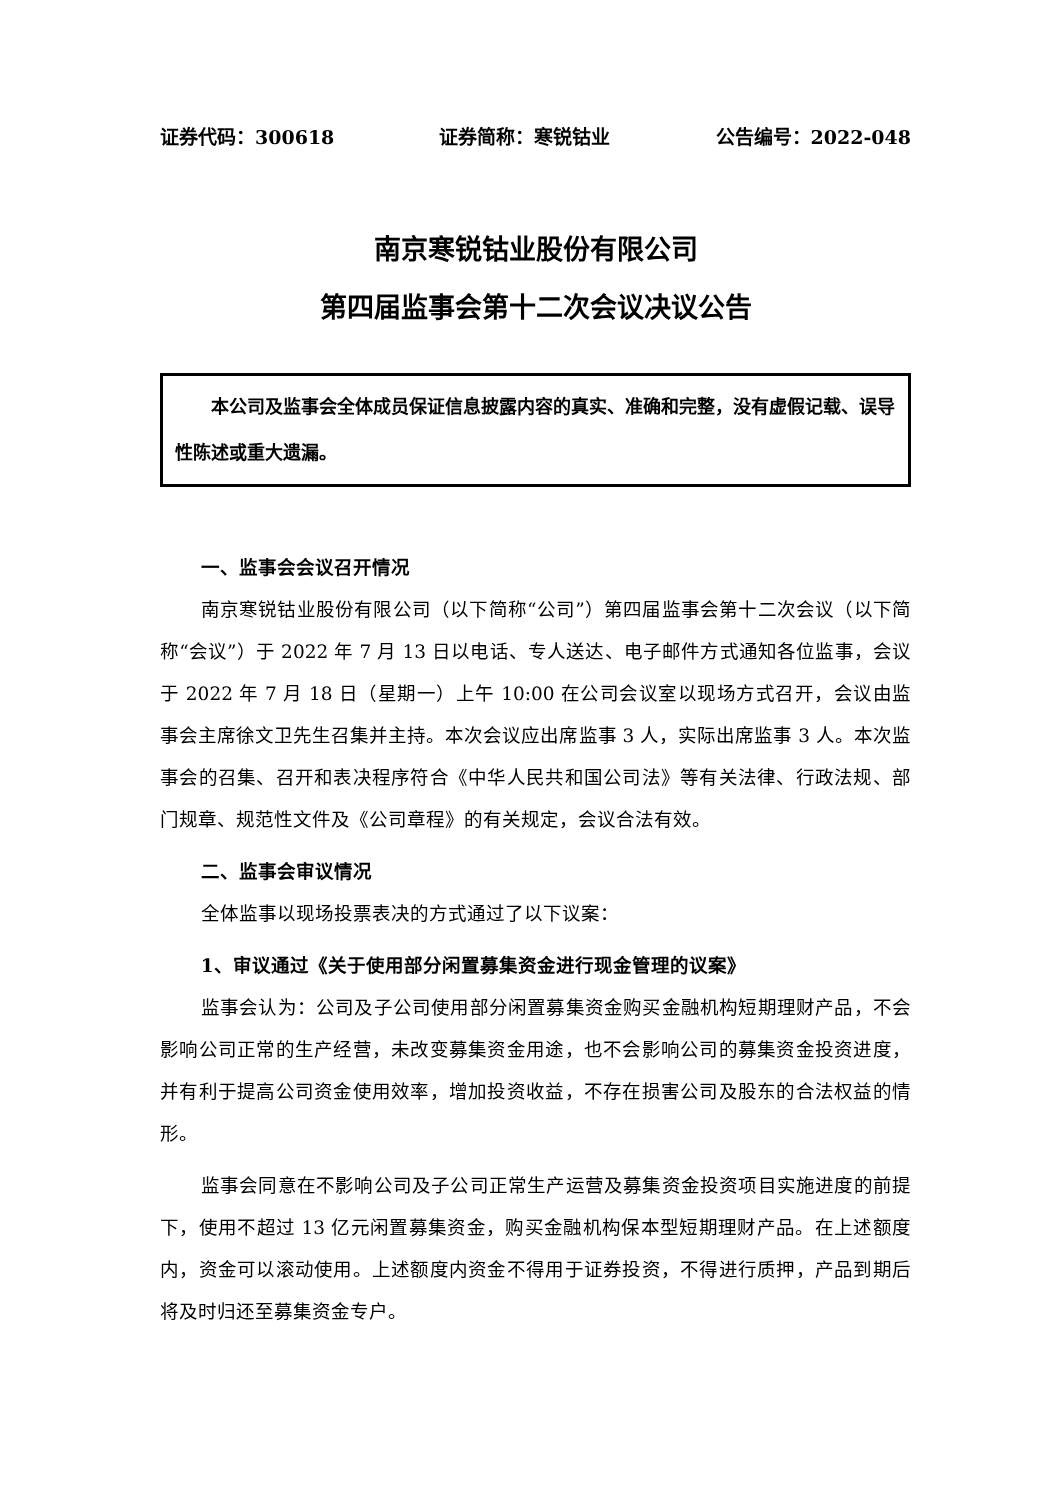证券代码：300618 证券简称：寒锐钴业 公告编号：2022-048
南京寒锐钴业股份有限公司
第四届监事会第十二次会议决议公告
本公司及监事会全体成员保证信息披露内容的真实、准确和完整，没有虚假记载、误导性陈述或重大遗漏。
一、监事会会议召开情况
南京寒锐钴业股份有限公司（以下简称“公司”）第四届监事会第十二次会议（以下简称“会议”）于 2022 年 7 月 13 日以电话、专人送达、电子邮件方式通知各位监事，会议于 2022 年 7 月 18 日（星期一）上午 10:00 在公司会议室以现场方式召开，会议由监事会主席徐文卫先生召集并主持。本次会议应出席监事 3 人，实际出席监事 3 人。本次监事会的召集、召开和表决程序符合《中华人民共和国公司法》等有关法律、行政法规、部门规章、规范性文件及《公司章程》的有关规定，会议合法有效。
二、监事会审议情况
全体监事以现场投票表决的方式通过了以下议案：
1、审议通过《关于使用部分闲置募集资金进行现金管理的议案》
监事会认为：公司及子公司使用部分闲置募集资金购买金融机构短期理财产品，不会影响公司正常的生产经营，未改变募集资金用途，也不会影响公司的募集资金投资进度，并有利于提高公司资金使用效率，增加投资收益，不存在损害公司及股东的合法权益的情形。
监事会同意在不影响公司及子公司正常生产运营及募集资金投资项目实施进度的前提下，使用不超过 13 亿元闲置募集资金，购买金融机构保本型短期理财产品。在上述额度内，资金可以滚动使用。上述额度内资金不得用于证券投资，不得进行质押，产品到期后将及时归还至募集资金专户。